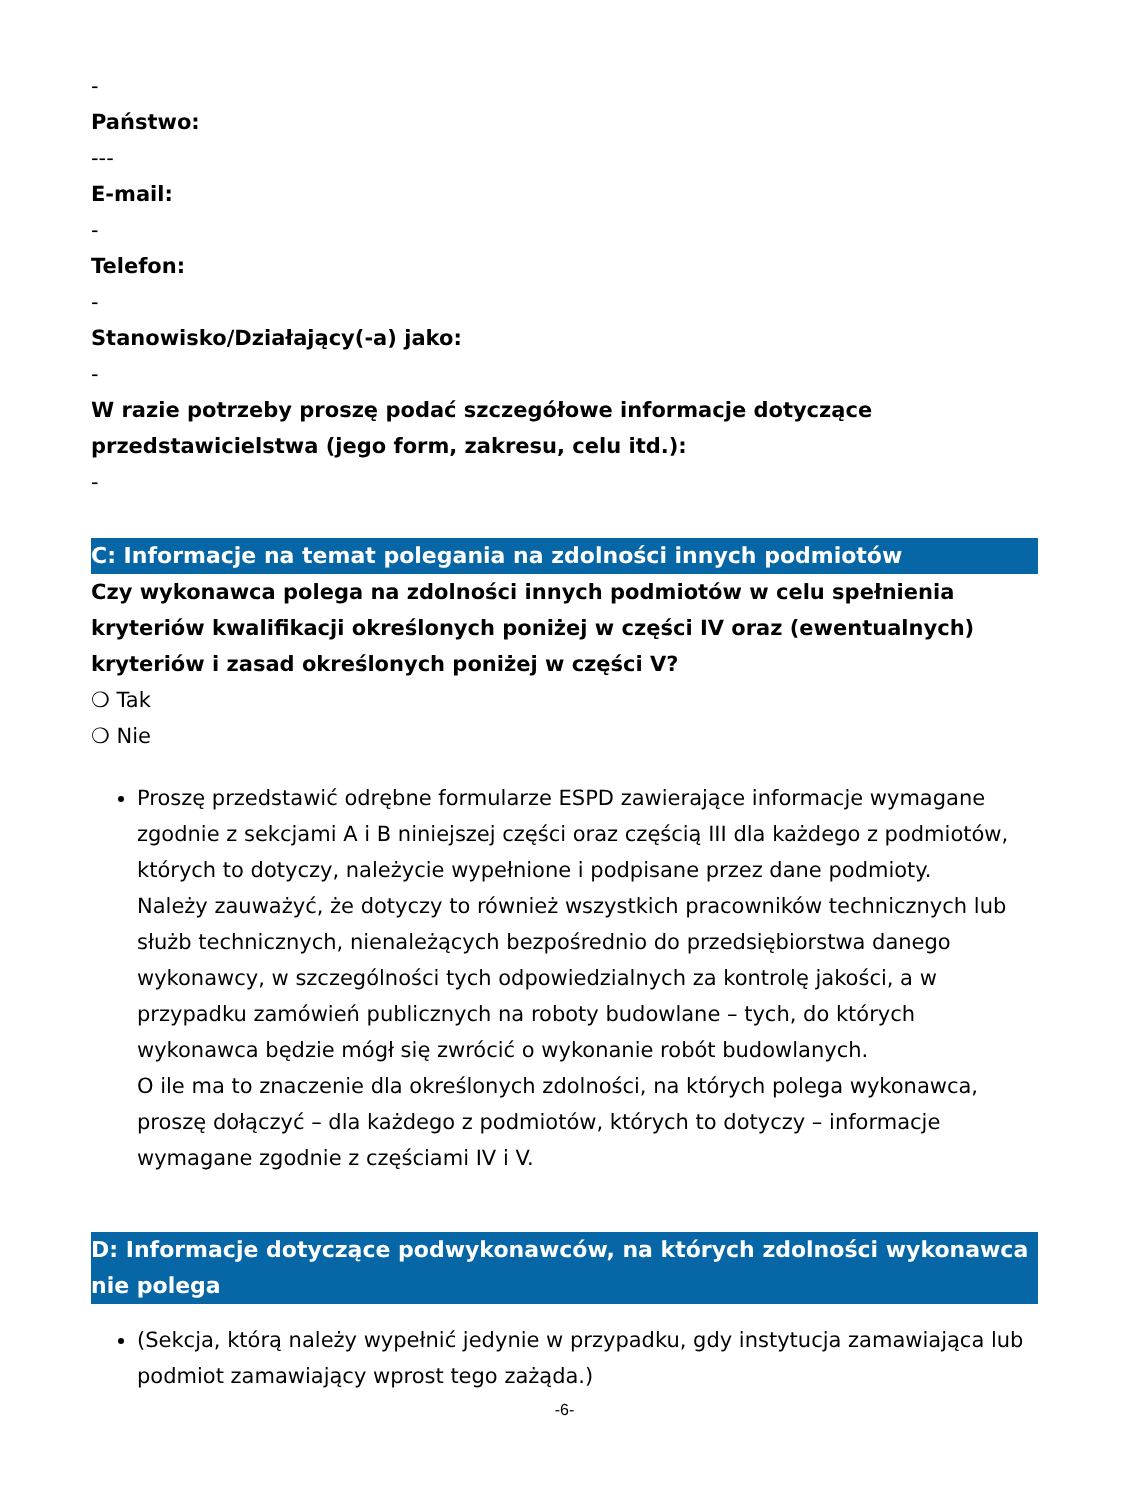-
Państwo:
---
E-mail:
-
Telefon:
-
Stanowisko/Działający(-a) jako:
-
W razie potrzeby proszę podać szczegółowe informacje dotyczące przedstawicielstwa (jego form, zakresu, celu itd.):
-
C: Informacje na temat polegania na zdolności innych podmiotów
Czy wykonawca polega na zdolności innych podmiotów w celu spełnienia kryteriów kwalifikacji określonych poniżej w części IV oraz (ewentualnych) kryteriów i zasad określonych poniżej w części V?
❍ Tak
❍ Nie
Proszę przedstawić odrębne formularze ESPD zawierające informacje wymagane zgodnie z sekcjami A i B niniejszej części oraz częścią III dla każdego z podmiotów, których to dotyczy, należycie wypełnione i podpisane przez dane podmioty.
Należy zauważyć, że dotyczy to również wszystkich pracowników technicznych lub służb technicznych, nienależących bezpośrednio do przedsiębiorstwa danego wykonawcy, w szczególności tych odpowiedzialnych za kontrolę jakości, a w przypadku zamówień publicznych na roboty budowlane – tych, do których wykonawca będzie mógł się zwrócić o wykonanie robót budowlanych.
O ile ma to znaczenie dla określonych zdolności, na których polega wykonawca, proszę dołączyć – dla każdego z podmiotów, których to dotyczy – informacje wymagane zgodnie z częściami IV i V.
D: Informacje dotyczące podwykonawców, na których zdolności wykonawca nie polega
(Sekcja, którą należy wypełnić jedynie w przypadku, gdy instytucja zamawiająca lub podmiot zamawiający wprost tego zażąda.)
-6-